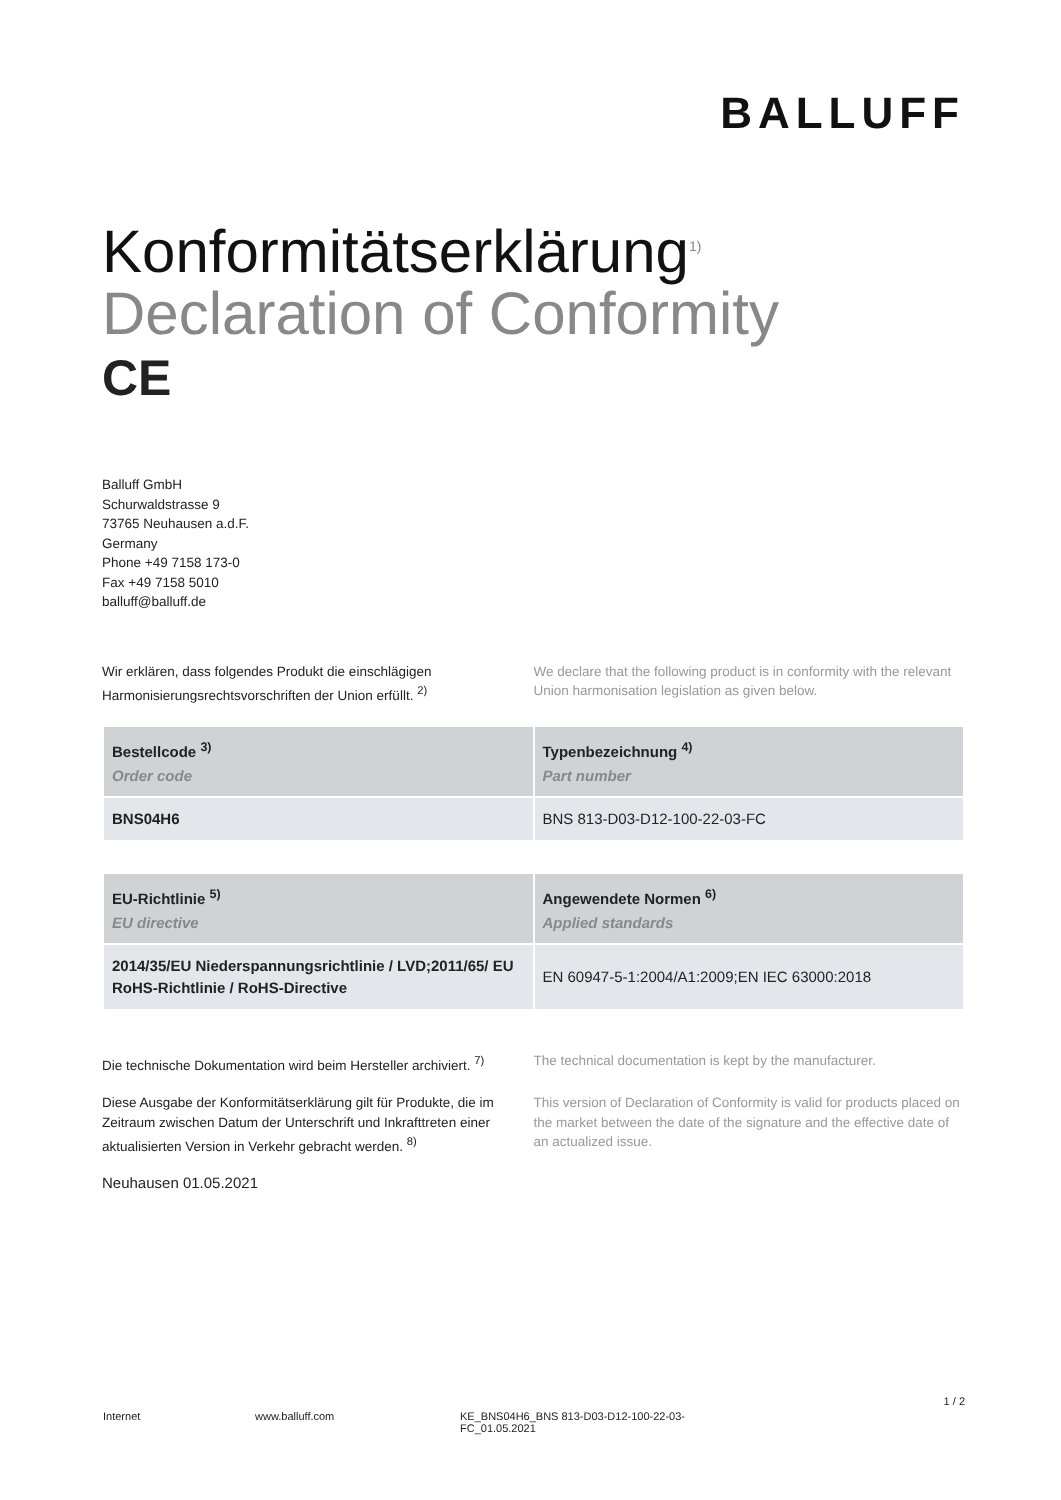BALLUFF
Konformitätserklärung<sup>1)</sup>
Declaration of Conformity
CE
Balluff GmbH
Schurwaldstrasse 9
73765 Neuhausen a.d.F.
Germany
Phone +49 7158 173-0
Fax +49 7158 5010
balluff@balluff.de
Wir erklären, dass folgendes Produkt die einschlägigen Harmonisierungsrechtsvorschriften der Union erfüllt. <sup>2)</sup>
We declare that the following product is in conformity with the relevant Union harmonisation legislation as given below.
| Bestellcode <sup>3)</sup> Order code | Typenbezeichnung <sup>4)</sup> Part number |
| --- | --- |
| BNS04H6 | BNS 813-D03-D12-100-22-03-FC |
| EU-Richtlinie <sup>5)</sup> EU directive | Angewendete Normen <sup>6)</sup> Applied standards |
| --- | --- |
| 2014/35/EU Niederspannungsrichtlinie / LVD;2011/65/ EU RoHS-Richtlinie / RoHS-Directive | EN 60947-5-1:2004/A1:2009;EN IEC 63000:2018 |
Die technische Dokumentation wird beim Hersteller archiviert. <sup>7)</sup>
The technical documentation is kept by the manufacturer.
Diese Ausgabe der Konformitätserklärung gilt für Produkte, die im Zeitraum zwischen Datum der Unterschrift und Inkrafttreten einer aktualisierten Version in Verkehr gebracht werden. <sup>8)</sup>
This version of Declaration of Conformity is valid for products placed on the market between the date of the signature and the effective date of an actualized issue.
Neuhausen 01.05.2021
1 / 2
Internet www.balluff.com KE_BNS04H6_BNS 813-D03-D12-100-22-03-FC_01.05.2021